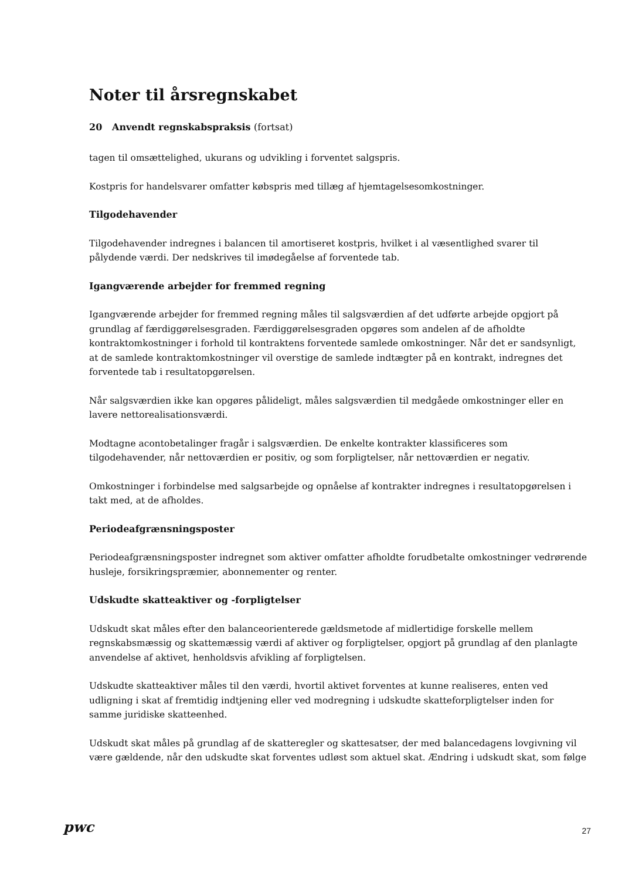Noter til årsregnskabet
20 Anvendt regnskabspraksis (fortsat)
tagen til omsættelighed, ukurans og udvikling i forventet salgspris.
Kostpris for handelsvarer omfatter købspris med tillæg af hjemtagelsesomkostninger.
Tilgodehavender
Tilgodehavender indregnes i balancen til amortiseret kostpris, hvilket i al væsentlighed svarer til pålydende værdi. Der nedskrives til imødegåelse af forventede tab.
Igangværende arbejder for fremmed regning
Igangværende arbejder for fremmed regning måles til salgsværdien af det udførte arbejde opgjort på grundlag af færdiggørelsesgraden. Færdiggørelsesgraden opgøres som andelen af de afholdte kontraktomkostninger i forhold til kontraktens forventede samlede omkostninger. Når det er sandsynligt, at de samlede kontraktomkostninger vil overstige de samlede indtægter på en kontrakt, indregnes det forventede tab i resultatopgørelsen.
Når salgsværdien ikke kan opgøres pålideligt, måles salgsværdien til medgåede omkostninger eller en lavere nettorealisationsværdi.
Modtagne acontobetalinger fragår i salgsværdien. De enkelte kontrakter klassificeres som tilgodehavender, når nettoværdien er positiv, og som forpligtelser, når nettoværdien er negativ.
Omkostninger i forbindelse med salgsarbejde og opnåelse af kontrakter indregnes i resultatopgørelsen i takt med, at de afholdes.
Periodeafgrænsningsposter
Periodeafgrænsningsposter indregnet som aktiver omfatter afholdte forudbetalte omkostninger vedrørende husleje, forsikringspræmier, abonnementer og renter.
Udskudte skatteaktiver og -forpligtelser
Udskudt skat måles efter den balanceorienterede gældsmetode af midlertidige forskelle mellem regnskabsmæssig og skattemæssig værdi af aktiver og forpligtelser, opgjort på grundlag af den planlagte anvendelse af aktivet, henholdsvis afvikling af forpligtelsen.
Udskudte skatteaktiver måles til den værdi, hvortil aktivet forventes at kunne realiseres, enten ved udligning i skat af fremtidig indtjening eller ved modregning i udskudte skatteforpligtelser inden for samme juridiske skatteenhed.
Udskudt skat måles på grundlag af de skatteregler og skattesatser, der med balancedagens lovgivning vil være gældende, når den udskudte skat forventes udløst som aktuel skat. Ændring i udskudt skat, som følge
pwc 27